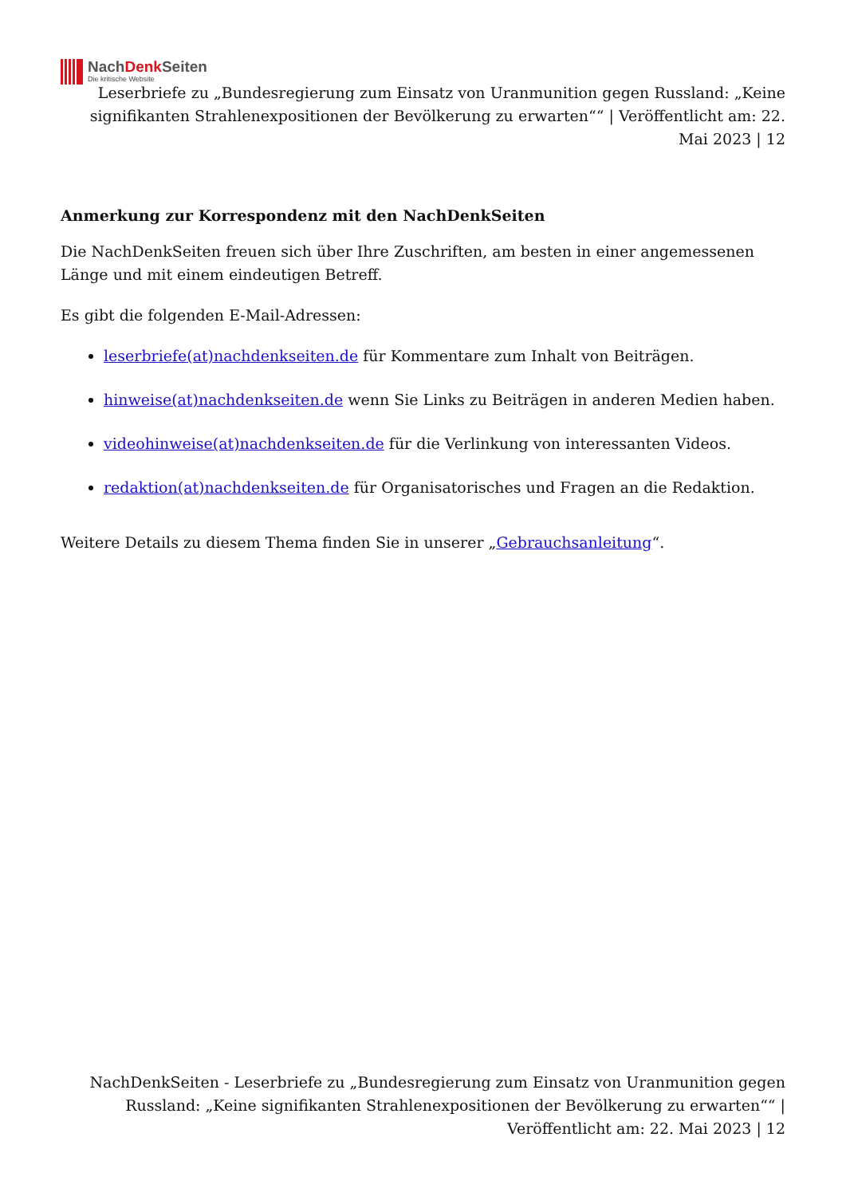NachDenk Seiten
Die kritische Website
Leserbriefe zu „Bundesregierung zum Einsatz von Uranmunition gegen Russland: „Keine signifikanten Strahlenexpositionen der Bevölkerung zu erwarten““ | Veröffentlicht am: 22. Mai 2023 | 12
Anmerkung zur Korrespondenz mit den NachDenkSeiten
Die NachDenkSeiten freuen sich über Ihre Zuschriften, am besten in einer angemessenen Länge und mit einem eindeutigen Betreff.
Es gibt die folgenden E-Mail-Adressen:
leserbriefe(at)nachdenkseiten.de für Kommentare zum Inhalt von Beiträgen.
hinweise(at)nachdenkseiten.de wenn Sie Links zu Beiträgen in anderen Medien haben.
videohinweise(at)nachdenkseiten.de für die Verlinkung von interessanten Videos.
redaktion(at)nachdenkseiten.de für Organisatorisches und Fragen an die Redaktion.
Weitere Details zu diesem Thema finden Sie in unserer „Gebrauchsanleitung“.
NachDenkSeiten - Leserbriefe zu „Bundesregierung zum Einsatz von Uranmunition gegen Russland: „Keine signifikanten Strahlenexpositionen der Bevölkerung zu erwarten““ | Veröffentlicht am: 22. Mai 2023 | 12